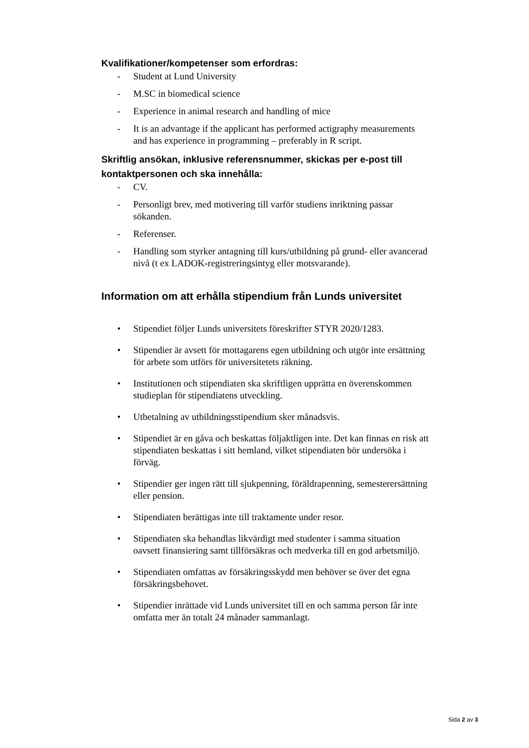Kvalifikationer/kompetenser som erfordras:
- Student at Lund University
- M.SC in biomedical science
- Experience in animal research and handling of mice
- It is an advantage if the applicant has performed actigraphy measurements and has experience in programming – preferably in R script.
Skriftlig ansökan, inklusive referensnummer, skickas per e-post till kontaktpersonen och ska innehålla:
- CV.
- Personligt brev, med motivering till varför studiens inriktning passar sökanden.
- Referenser.
- Handling som styrker antagning till kurs/utbildning på grund- eller avancerad nivå (t ex LADOK-registreringsintyg eller motsvarande).
Information om att erhålla stipendium från Lunds universitet
• Stipendiet följer Lunds universitets föreskrifter STYR 2020/1283.
• Stipendier är avsett för mottagarens egen utbildning och utgör inte ersättning för arbete som utförs för universitetets räkning.
• Institutionen och stipendiaten ska skriftligen upprätta en överenskommen studieplan för stipendiatens utveckling.
• Utbetalning av utbildningsstipendium sker månadsvis.
• Stipendiet är en gåva och beskattas följaktligen inte. Det kan finnas en risk att stipendiaten beskattas i sitt hemland, vilket stipendiaten bör undersöka i förväg.
• Stipendier ger ingen rätt till sjukpenning, föräldrapenning, semesterersättning eller pension.
• Stipendiaten berättigas inte till traktamente under resor.
• Stipendiaten ska behandlas likvärdigt med studenter i samma situation oavsett finansiering samt tillförsäkras och medverka till en god arbetsmiljö.
• Stipendiaten omfattas av försäkringsskydd men behöver se över det egna försäkringsbehovet.
• Stipendier inrättade vid Lunds universitet till en och samma person får inte omfatta mer än totalt 24 månader sammanlagt.
Sida 2 av 3